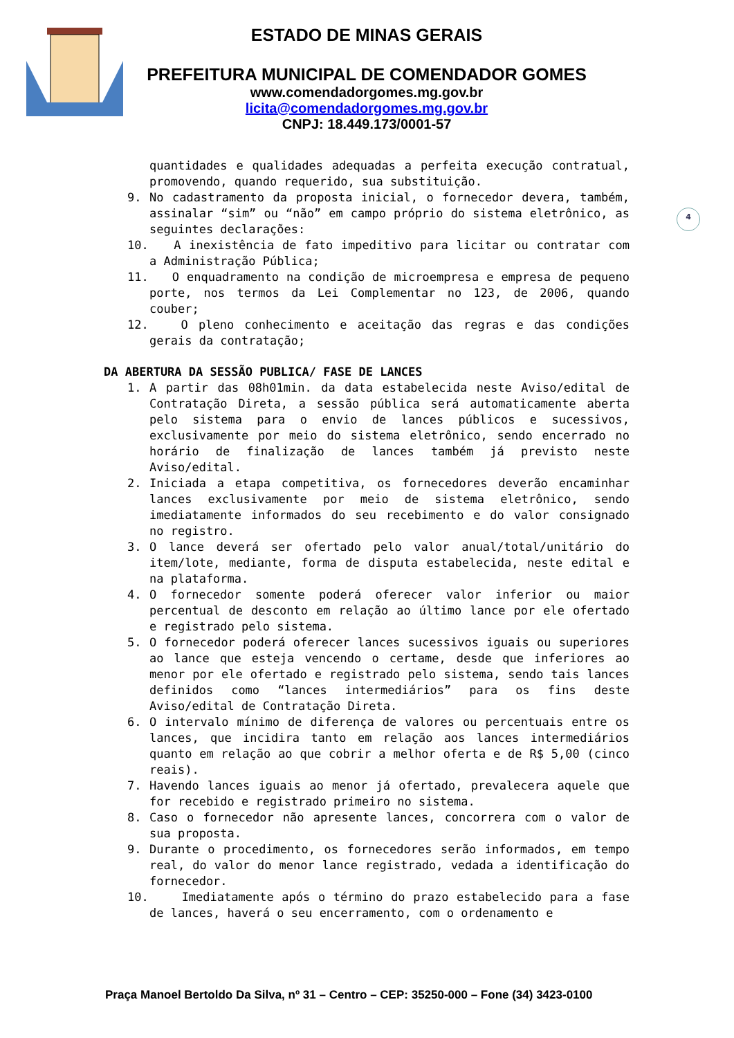ESTADO DE MINAS GERAIS
PREFEITURA MUNICIPAL DE COMENDADOR GOMES
www.comendadorgomes.mg.gov.br
licita@comendadorgomes.mg.gov.br
CNPJ: 18.449.173/0001-57
4
quantidades e qualidades adequadas a perfeita execução contratual, promovendo, quando requerido, sua substituição.
9. No cadastramento da proposta inicial, o fornecedor devera, também, assinalar “sim” ou “não” em campo próprio do sistema eletrônico, as seguintes declarações:
10. A inexistência de fato impeditivo para licitar ou contratar com a Administração Pública;
11. O enquadramento na condição de microempresa e empresa de pequeno porte, nos termos da Lei Complementar no 123, de 2006, quando couber;
12. O pleno conhecimento e aceitação das regras e das condições gerais da contratação;
DA ABERTURA DA SESSÃO PUBLICA/ FASE DE LANCES
1. A partir das 08h01min. da data estabelecida neste Aviso/edital de Contratação Direta, a sessão pública será automaticamente aberta pelo sistema para o envio de lances públicos e sucessivos, exclusivamente por meio do sistema eletrônico, sendo encerrado no horário de finalização de lances também já previsto neste Aviso/edital.
2. Iniciada a etapa competitiva, os fornecedores deverão encaminhar lances exclusivamente por meio de sistema eletrônico, sendo imediatamente informados do seu recebimento e do valor consignado no registro.
3. O lance deverá ser ofertado pelo valor anual/total/unitário do item/lote, mediante, forma de disputa estabelecida, neste edital e na plataforma.
4. O fornecedor somente poderá oferecer valor inferior ou maior percentual de desconto em relação ao último lance por ele ofertado e registrado pelo sistema.
5. O fornecedor poderá oferecer lances sucessivos iguais ou superiores ao lance que esteja vencendo o certame, desde que inferiores ao menor por ele ofertado e registrado pelo sistema, sendo tais lances definidos como “lances intermediários” para os fins deste Aviso/edital de Contratação Direta.
6. O intervalo mínimo de diferença de valores ou percentuais entre os lances, que incidira tanto em relação aos lances intermediários quanto em relação ao que cobrir a melhor oferta e de R$ 5,00 (cinco reais).
7. Havendo lances iguais ao menor já ofertado, prevalecera aquele que for recebido e registrado primeiro no sistema.
8. Caso o fornecedor não apresente lances, concorrera com o valor de sua proposta.
9. Durante o procedimento, os fornecedores serão informados, em tempo real, do valor do menor lance registrado, vedada a identificação do fornecedor.
10. Imediatamente após o término do prazo estabelecido para a fase de lances, haverá o seu encerramento, com o ordenamento e
Praça Manoel Bertoldo Da Silva, nº 31 – Centro – CEP: 35250-000 – Fone (34) 3423-0100